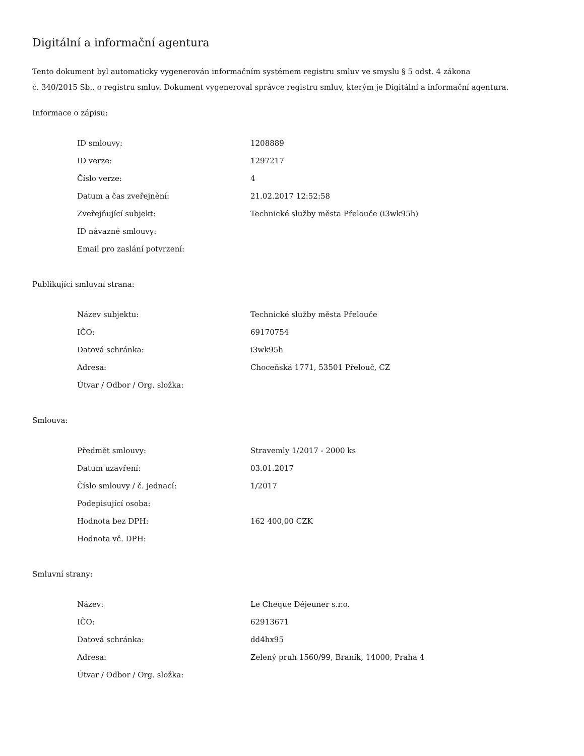Digitální a informační agentura
Tento dokument byl automaticky vygenerován informačním systémem registru smluv ve smyslu § 5 odst. 4 zákona
č. 340/2015 Sb., o registru smluv. Dokument vygeneroval správce registru smluv, kterým je Digitální a informační agentura.
Informace o zápisu:
| ID smlouvy: | 1208889 |
| ID verze: | 1297217 |
| Číslo verze: | 4 |
| Datum a čas zveřejnění: | 21.02.2017 12:52:58 |
| Zveřejňující subjekt: | Technické služby města Přelouče (i3wk95h) |
| ID návazné smlouvy: | |
| Email pro zaslání potvrzení: | |
Publikující smluvní strana:
| Název subjektu: | Technické služby města Přelouče |
| IČO: | 69170754 |
| Datová schránka: | i3wk95h |
| Adresa: | Choceňská 1771, 53501 Přelouč, CZ |
| Útvar / Odbor / Org. složka: | |
Smlouva:
| Předmět smlouvy: | Stravemly 1/2017 - 2000 ks |
| Datum uzavření: | 03.01.2017 |
| Číslo smlouvy / č. jednací: | 1/2017 |
| Podepisující osoba: | |
| Hodnota bez DPH: | 162 400,00 CZK |
| Hodnota vč. DPH: | |
Smluvní strany:
| Název: | Le Cheque Déjeuner s.r.o. |
| IČO: | 62913671 |
| Datová schránka: | dd4hx95 |
| Adresa: | Zelený pruh 1560/99, Braník, 14000, Praha 4 |
| Útvar / Odbor / Org. složka: | |